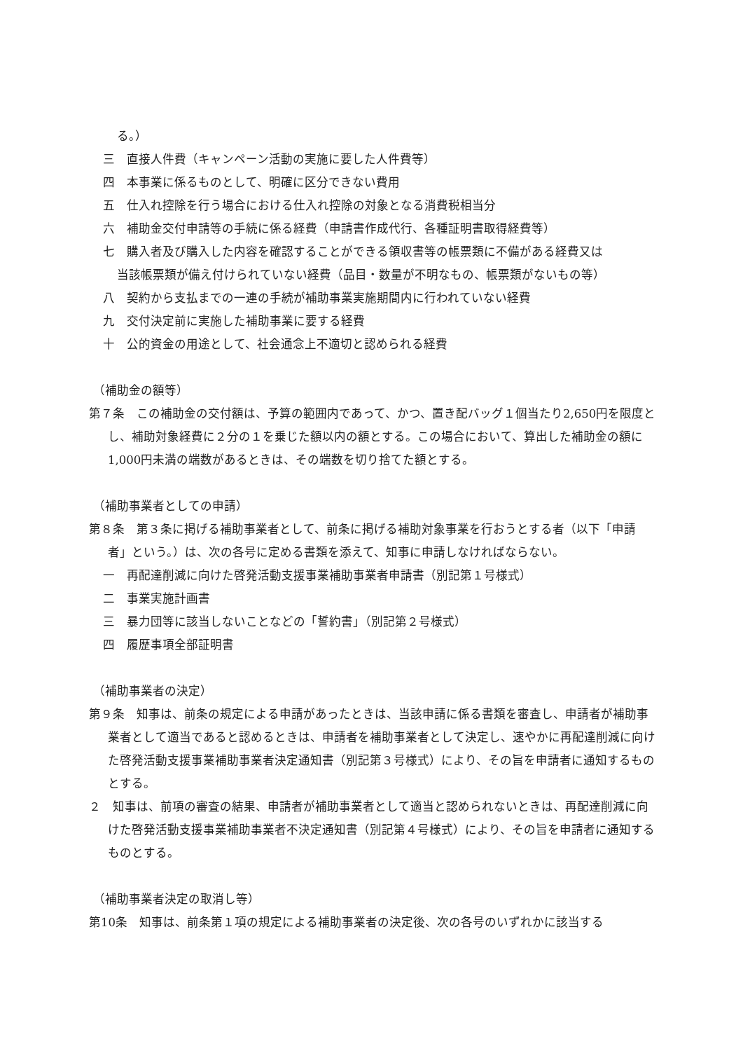る。）
三　直接人件費（キャンペーン活動の実施に要した人件費等）
四　本事業に係るものとして、明確に区分できない費用
五　仕入れ控除を行う場合における仕入れ控除の対象となる消費税相当分
六　補助金交付申請等の手続に係る経費（申請書作成代行、各種証明書取得経費等）
七　購入者及び購入した内容を確認することができる領収書等の帳票類に不備がある経費又は
当該帳票類が備え付けられていない経費（品目・数量が不明なもの、帳票類がないもの等）
八　契約から支払までの一連の手続が補助事業実施期間内に行われていない経費
九　交付決定前に実施した補助事業に要する経費
十　公的資金の用途として、社会通念上不適切と認められる経費
（補助金の額等）
第７条　この補助金の交付額は、予算の範囲内であって、かつ、置き配バッグ１個当たり2,650円を限度とし、補助対象経費に２分の１を乗じた額以内の額とする。この場合において、算出した補助金の額に1,000円未満の端数があるときは、その端数を切り捨てた額とする。
（補助事業者としての申請）
第８条　第３条に掲げる補助事業者として、前条に掲げる補助対象事業を行おうとする者（以下「申請者」という。）は、次の各号に定める書類を添えて、知事に申請しなければならない。
一　再配達削減に向けた啓発活動支援事業補助事業者申請書（別記第１号様式）
二　事業実施計画書
三　暴力団等に該当しないことなどの「誓約書」（別記第２号様式）
四　履歴事項全部証明書
（補助事業者の決定）
第９条　知事は、前条の規定による申請があったときは、当該申請に係る書類を審査し、申請者が補助事業者として適当であると認めるときは、申請者を補助事業者として決定し、速やかに再配達削減に向けた啓発活動支援事業補助事業者決定通知書（別記第３号様式）により、その旨を申請者に通知するものとする。
２　知事は、前項の審査の結果、申請者が補助事業者として適当と認められないときは、再配達削減に向けた啓発活動支援事業補助事業者不決定通知書（別記第４号様式）により、その旨を申請者に通知するものとする。
（補助事業者決定の取消し等）
第10条　知事は、前条第１項の規定による補助事業者の決定後、次の各号のいずれかに該当する